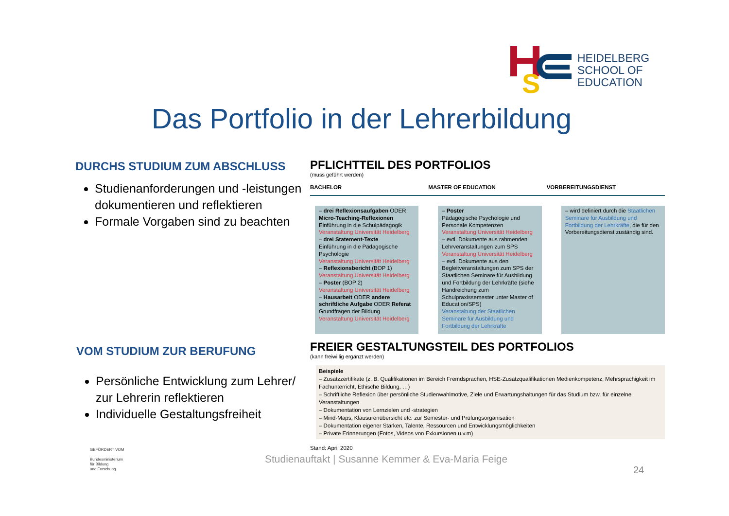S
HEIDELBERG
SCHOOL OF
EDUCATION
Das Portfolio in der Lehrerbildung
DURCHS STUDIUM ZUM ABSCHLUSS
Studienanforderungen und -leistungen dokumentieren und reflektieren
Formale Vorgaben sind zu beachten
VOM STUDIUM ZUR BERUFUNG
Persönliche Entwicklung zum Lehrer/ zur Lehrerin reflektieren
Individuelle Gestaltungsfreiheit
PFLICHTTEIL DES PORTFOLIOS
(muss geführt werden)
BACHELOR MASTER OF EDUCATION VORBEREITUNGSDIENST
– drei Reflexionsaufgaben ODER Micro-Teaching-Reflexionen
Einführung in die Schulpädagogik
Veranstaltung Universität Heidelberg
– drei Statement-Texte
Einführung in die Pädagogische Psychologie
Veranstaltung Universität Heidelberg
– Reflexionsbericht (BOP 1)
Veranstaltung Universität Heidelberg
– Poster (BOP 2)
Veranstaltung Universität Heidelberg
– Hausarbeit ODER andere schriftliche Aufgabe ODER Referat
Grundfragen der Bildung
Veranstaltung Universität Heidelberg
– Poster
Pädagogische Psychologie und Personale Kompetenzen
Veranstaltung Universität Heidelberg
– evtl. Dokumente aus rahmenden Lehrveranstaltungen zum SPS
Veranstaltung Universität Heidelberg
– evtl. Dokumente aus den Begleitveranstaltungen zum SPS der Staatlichen Seminare für Ausbildung und Fortbildung der Lehrkräfte (siehe Handreichung zum Schulpraxissemester unter Master of Education/SPS)
Veranstaltung der Staatlichen Seminare für Ausbildung und Fortbildung der Lehrkräfte
– wird definiert durch die Staatlichen Seminare für Ausbildung und Fortbildung der Lehrkräfte, die für den Vorbereitungsdienst zuständig sind.
FREIER GESTALTUNGSTEIL DES PORTFOLIOS
(kann freiwillig ergänzt werden)
Beispiele
– Zusatzzertifikate (z. B. Qualifikationen im Bereich Fremdsprachen, HSE-Zusatzqualifikationen Medienkompetenz, Mehrsprachigkeit im Fachunterricht, Ethische Bildung, …)
– Schriftliche Reflexion über persönliche Studienwahlmotive, Ziele und Erwartungshaltungen für das Studium bzw. für einzelne Veranstaltungen
– Dokumentation von Lernzielen und -strategien
– Mind-Maps, Klausurenübersicht etc. zur Semester- und Prüfungsorganisation
– Dokumentation eigener Stärken, Talente, Ressourcen und Entwicklungsmöglichkeiten
– Private Erinnerungen (Fotos, Videos von Exkursionen u.v.m)
Stand: April 2020
GEFÖRDERT VOM
Bundesministerium
für Bildung
und Forschung
Studienauftakt | Susanne Kemmer & Eva-Maria Feige
24